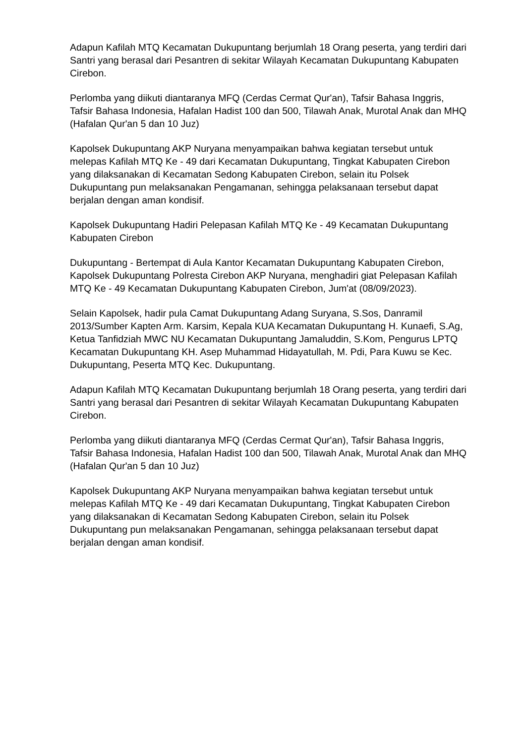Adapun Kafilah MTQ Kecamatan Dukupuntang berjumlah 18 Orang peserta, yang terdiri dari Santri yang berasal dari Pesantren di sekitar Wilayah Kecamatan Dukupuntang Kabupaten Cirebon.
Perlomba yang diikuti diantaranya MFQ (Cerdas Cermat Qur'an), Tafsir Bahasa Inggris, Tafsir Bahasa Indonesia, Hafalan Hadist 100 dan 500, Tilawah Anak, Murotal Anak dan MHQ (Hafalan Qur'an 5 dan 10 Juz)
Kapolsek Dukupuntang AKP Nuryana menyampaikan bahwa kegiatan tersebut untuk melepas Kafilah MTQ Ke - 49 dari Kecamatan Dukupuntang, Tingkat Kabupaten Cirebon yang dilaksanakan di Kecamatan Sedong Kabupaten Cirebon, selain itu Polsek Dukupuntang pun melaksanakan Pengamanan, sehingga pelaksanaan tersebut dapat berjalan dengan aman kondisif.
Kapolsek Dukupuntang Hadiri Pelepasan Kafilah MTQ Ke - 49 Kecamatan Dukupuntang Kabupaten Cirebon
Dukupuntang - Bertempat di Aula Kantor Kecamatan Dukupuntang Kabupaten Cirebon, Kapolsek Dukupuntang Polresta Cirebon AKP Nuryana, menghadiri giat Pelepasan Kafilah MTQ Ke - 49 Kecamatan Dukupuntang Kabupaten Cirebon, Jum'at (08/09/2023).
Selain Kapolsek, hadir pula Camat Dukupuntang Adang Suryana, S.Sos, Danramil 2013/Sumber Kapten Arm. Karsim, Kepala KUA Kecamatan Dukupuntang H. Kunaefi, S.Ag, Ketua Tanfidziah MWC NU Kecamatan Dukupuntang Jamaluddin, S.Kom, Pengurus LPTQ Kecamatan Dukupuntang KH. Asep Muhammad Hidayatullah, M. Pdi, Para Kuwu se Kec. Dukupuntang, Peserta MTQ Kec. Dukupuntang.
Adapun Kafilah MTQ Kecamatan Dukupuntang berjumlah 18 Orang peserta, yang terdiri dari Santri yang berasal dari Pesantren di sekitar Wilayah Kecamatan Dukupuntang Kabupaten Cirebon.
Perlomba yang diikuti diantaranya MFQ (Cerdas Cermat Qur'an), Tafsir Bahasa Inggris, Tafsir Bahasa Indonesia, Hafalan Hadist 100 dan 500, Tilawah Anak, Murotal Anak dan MHQ (Hafalan Qur'an 5 dan 10 Juz)
Kapolsek Dukupuntang AKP Nuryana menyampaikan bahwa kegiatan tersebut untuk melepas Kafilah MTQ Ke - 49 dari Kecamatan Dukupuntang, Tingkat Kabupaten Cirebon yang dilaksanakan di Kecamatan Sedong Kabupaten Cirebon, selain itu Polsek Dukupuntang pun melaksanakan Pengamanan, sehingga pelaksanaan tersebut dapat berjalan dengan aman kondisif.